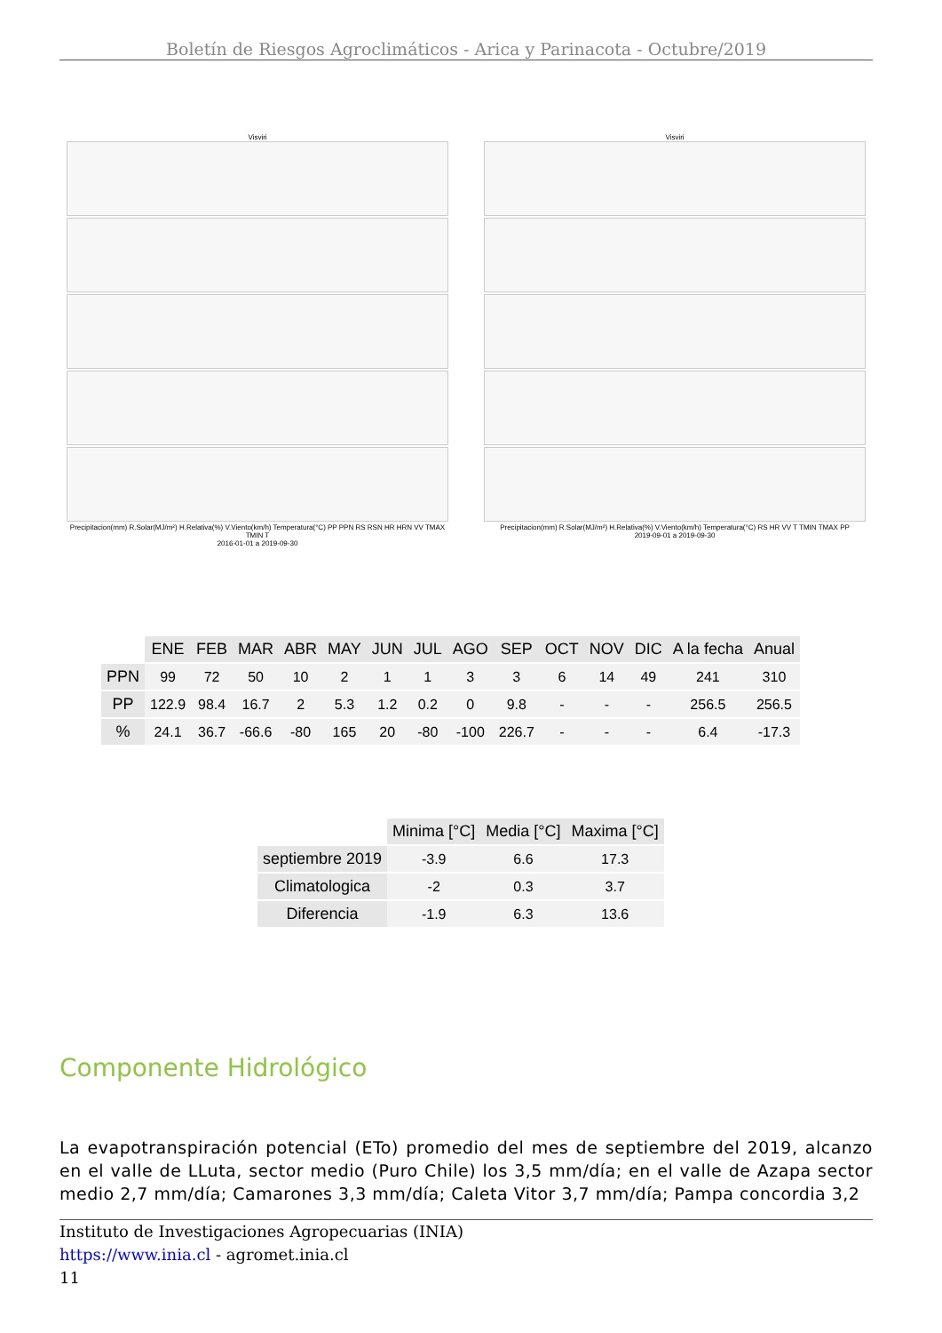Boletín de Riesgos Agroclimáticos - Arica y Parinacota - Octubre/2019
Visviri
Precipitacion(mm) R.Solar(MJ/m²) H.Relativa(%) V.Viento(km/h) Temperatura(°C) PP PPN RS RSN HR HRN VV TMAX TMIN T
2016-01-01 a 2019-09-30
Visviri
Precipitacion(mm) R.Solar(MJ/m²) H.Relativa(%) V.Viento(km/h) Temperatura(°C) RS HR VV T TMIN TMAX PP
2019-09-01 a 2019-09-30
| | ENE | FEB | MAR | ABR | MAY | JUN | JUL | AGO | SEP | OCT | NOV | DIC | A la fecha | Anual |
| --- | --- | --- | --- | --- | --- | --- | --- | --- | --- | --- | --- | --- | --- | --- |
| PPN | 99 | 72 | 50 | 10 | 2 | 1 | 1 | 3 | 3 | 6 | 14 | 49 | 241 | 310 |
| PP | 122.9 | 98.4 | 16.7 | 2 | 5.3 | 1.2 | 0.2 | 0 | 9.8 | - | - | - | 256.5 | 256.5 |
| % | 24.1 | 36.7 | -66.6 | -80 | 165 | 20 | -80 | -100 | 226.7 | - | - | - | 6.4 | -17.3 |
| | Minima [°C] | Media [°C] | Maxima [°C] |
| --- | --- | --- | --- |
| septiembre 2019 | -3.9 | 6.6 | 17.3 |
| Climatologica | -2 | 0.3 | 3.7 |
| Diferencia | -1.9 | 6.3 | 13.6 |
Componente Hidrológico
La evapotranspiración potencial (ETo) promedio del mes de septiembre del 2019, alcanzo en el valle de LLuta, sector medio (Puro Chile) los 3,5 mm/día; en el valle de Azapa sector medio 2,7 mm/día; Camarones 3,3 mm/día; Caleta Vitor 3,7 mm/día; Pampa concordia 3,2
Instituto de Investigaciones Agropecuarias (INIA)
https://www.inia.cl - agromet.inia.cl
11